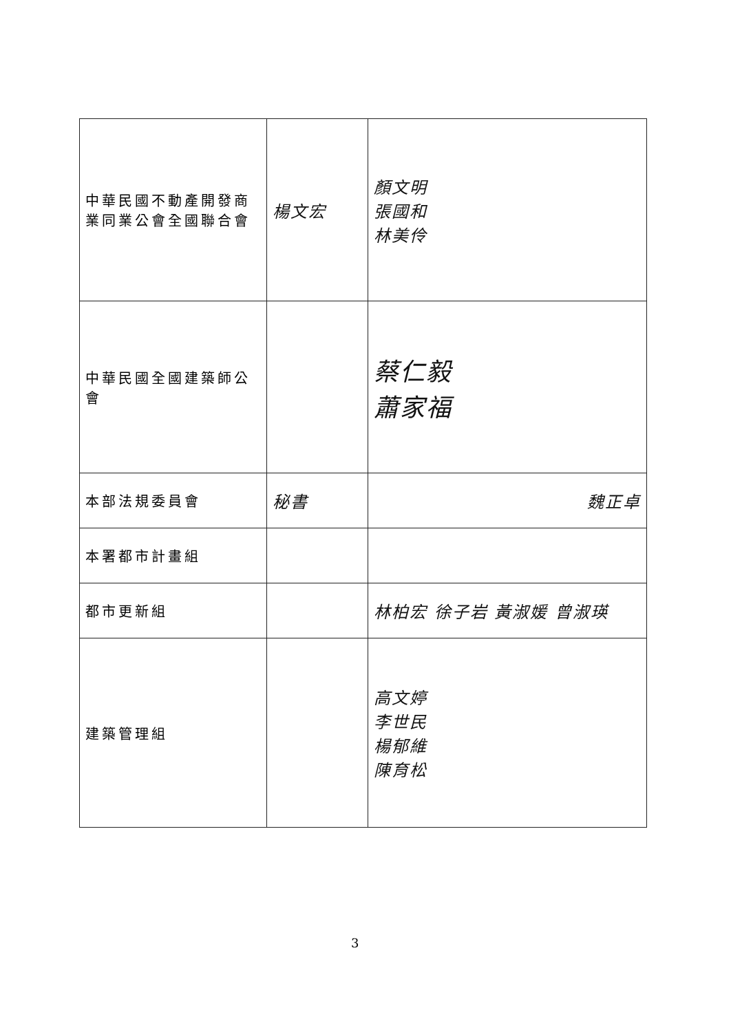| 中華民國不動產開發商業同業公會全國聯合會 | 楊文宏 | 顏文明 張國和 林美伶 |
| 中華民國全國建築師公會 | | 蔡仁毅 蕭家福 |
| 本部法規委員會 | 秘書 | 魏正卓 |
| 本署都市計畫組 | | |
| 都市更新組 | | 林柏宏 徐子岩 黃淑媛 曾淑瑛 |
| 建築管理組 | | 高文婷 李世民 楊郁維 陳育松 |
3